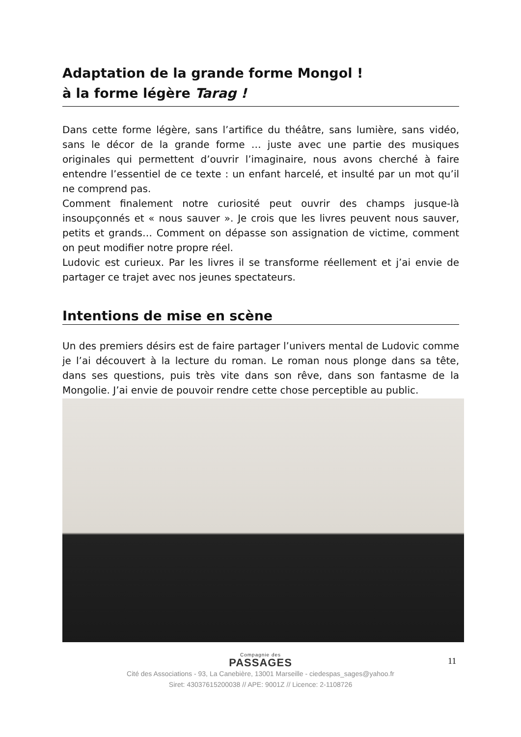Adaptation de la grande forme Mongol !
à la forme légère Tarag !
Dans cette forme légère, sans l’artifice du théâtre, sans lumière, sans vidéo, sans le décor de la grande forme … juste avec une partie des musiques originales qui permettent d’ouvrir l’imaginaire, nous avons cherché à faire entendre l’essentiel de ce texte : un enfant harcelé, et insulté par un mot qu’il ne comprend pas.
Comment finalement notre curiosité peut ouvrir des champs jusque-là insoupçonnés et « nous sauver ». Je crois que les livres peuvent nous sauver, petits et grands… Comment on dépasse son assignation de victime, comment on peut modifier notre propre réel.
Ludovic est curieux. Par les livres il se transforme réellement et j’ai envie de partager ce trajet avec nos jeunes spectateurs.
Intentions de mise en scène
Un des premiers désirs est de faire partager l’univers mental de Ludovic comme je l’ai découvert à la lecture du roman. Le roman nous plonge dans sa tête, dans ses questions, puis très vite dans son rêve, dans son fantasme de la Mongolie. J’ai envie de pouvoir rendre cette chose perceptible au public.
11
Compagnie des
PASSAGES
Cité des Associations - 93, La Canebière, 13001 Marseille - ciedespas_sages@yahoo.fr
Siret: 43037615200038 // APE: 9001Z // Licence: 2-1108726